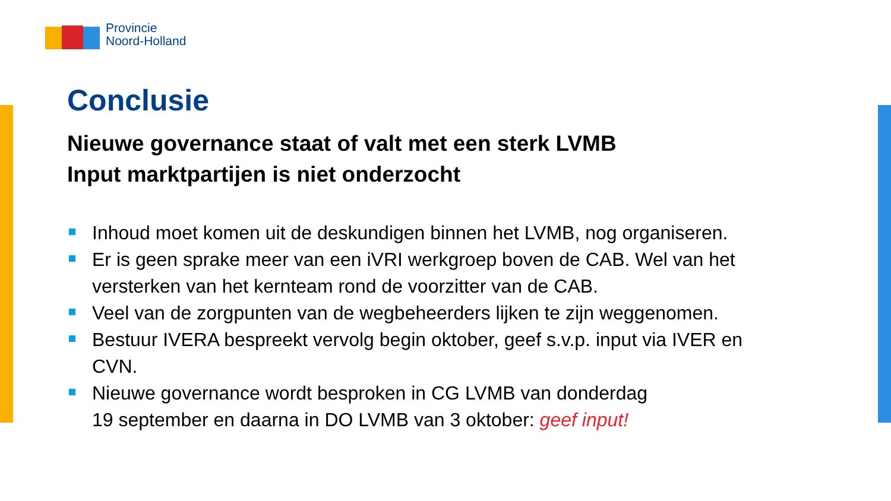Provincie
Noord-Holland
Conclusie
Nieuwe governance staat of valt met een sterk LVMB
Input marktpartijen is niet onderzocht
Inhoud moet komen uit de deskundigen binnen het LVMB, nog organiseren.
Er is geen sprake meer van een iVRI werkgroep boven de CAB. Wel van het versterken van het kernteam rond de voorzitter van de CAB.
Veel van de zorgpunten van de wegbeheerders lijken te zijn weggenomen.
Bestuur IVERA bespreekt vervolg begin oktober, geef s.v.p. input via IVER en CVN.
Nieuwe governance wordt besproken in CG LVMB van donderdag
19 september en daarna in DO LVMB van 3 oktober: geef input!